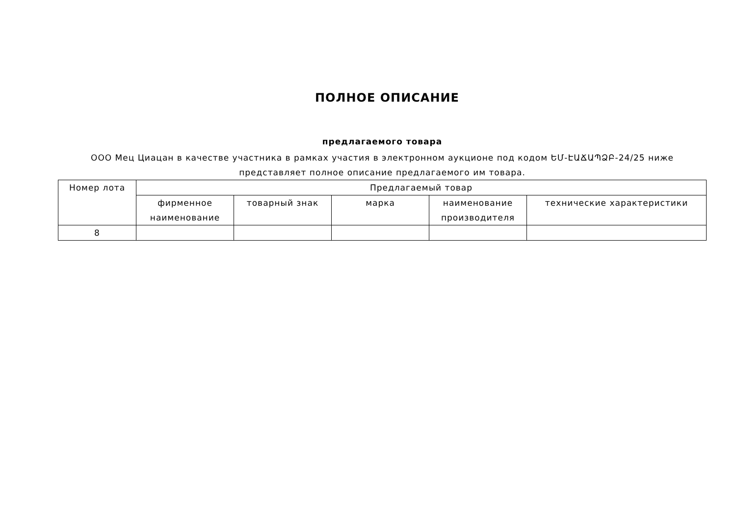ПОЛНОЕ ОПИСАНИЕ
предлагаемого товара
ООО Мец Циацан в качестве участника в рамках участия в электронном аукционе под кодом ԵՄ-ԷԱՃԱՊՁԲ-24/25 ниже представляет полное описание предлагаемого им товара.
| Номер лота | Предлагаемый товар | | | | |
| --- | --- | --- | --- | --- | --- |
| | фирменное наименование | товарный знак | марка | наименование производителя | технические характеристики |
| 8 | | | | | |